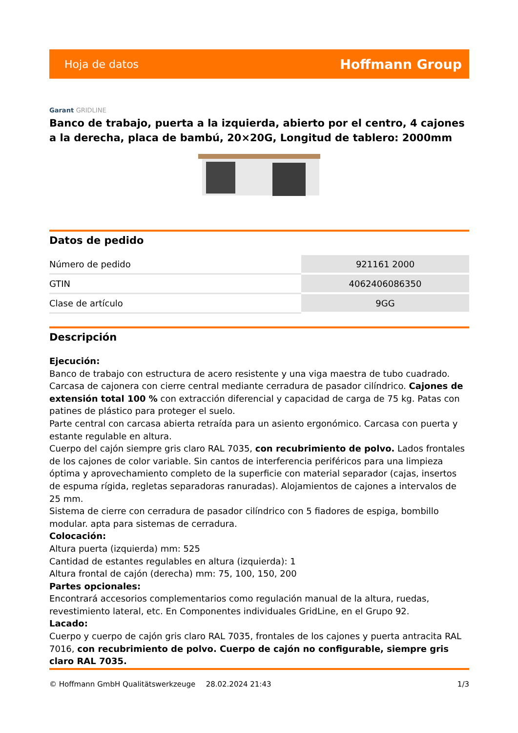Hoja de datos Hoffmann Group
Garant GRIDLINE
Banco de trabajo, puerta a la izquierda, abierto por el centro, 4 cajones a la derecha, placa de bambú, 20×20G, Longitud de tablero: 2000mm
Datos de pedido
| Número de pedido | 921161 2000 |
| GTIN | 4062406086350 |
| Clase de artículo | 9GG |
Descripción
Ejecución:
Banco de trabajo con estructura de acero resistente y una viga maestra de tubo cuadrado. Carcasa de cajonera con cierre central mediante cerradura de pasador cilíndrico. Cajones de extensión total 100 % con extracción diferencial y capacidad de carga de 75 kg. Patas con patines de plástico para proteger el suelo.
Parte central con carcasa abierta retraída para un asiento ergonómico. Carcasa con puerta y estante regulable en altura.
Cuerpo del cajón siempre gris claro RAL 7035, con recubrimiento de polvo. Lados frontales de los cajones de color variable. Sin cantos de interferencia periféricos para una limpieza óptima y aprovechamiento completo de la superficie con material separador (cajas, insertos de espuma rígida, regletas separadoras ranuradas). Alojamientos de cajones a intervalos de 25 mm.
Sistema de cierre con cerradura de pasador cilíndrico con 5 fiadores de espiga, bombillo modular. apta para sistemas de cerradura.
Colocación:
Altura puerta (izquierda) mm: 525
Cantidad de estantes regulables en altura (izquierda): 1
Altura frontal de cajón (derecha) mm: 75, 100, 150, 200
Partes opcionales:
Encontrará accesorios complementarios como regulación manual de la altura, ruedas, revestimiento lateral, etc. En Componentes individuales GridLine, en el Grupo 92.
Lacado:
Cuerpo y cuerpo de cajón gris claro RAL 7035, frontales de los cajones y puerta antracita RAL 7016, con recubrimiento de polvo. Cuerpo de cajón no configurable, siempre gris claro RAL 7035.
© Hoffmann GmbH Qualitätswerkzeuge 28.02.2024 21:43 1/3